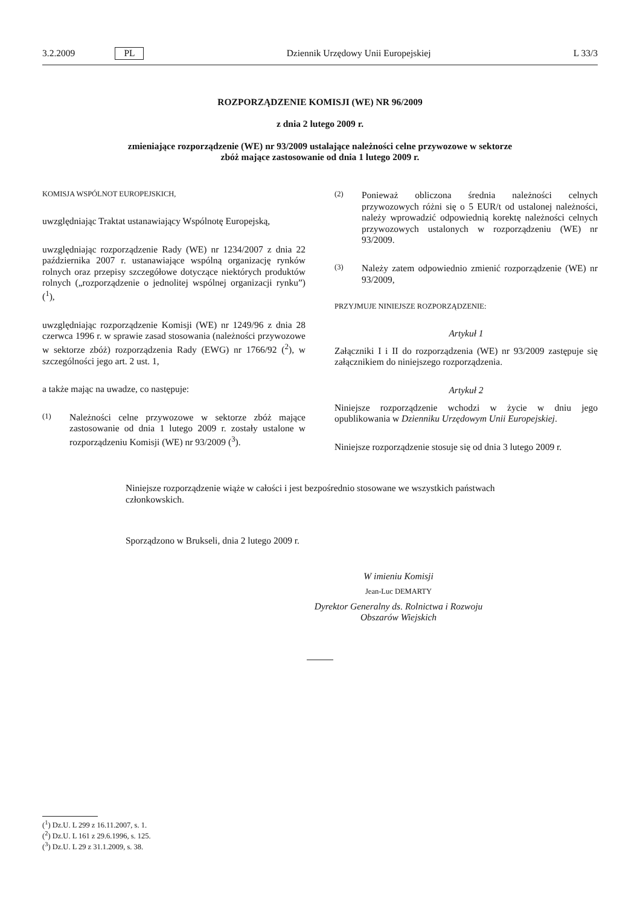3.2.2009 PL Dziennik Urzędowy Unii Europejskiej L 33/3
ROZPORZĄDZENIE KOMISJI (WE) NR 96/2009
z dnia 2 lutego 2009 r.
zmieniające rozporządzenie (WE) nr 93/2009 ustalające należności celne przywozowe w sektorze
zbóż mające zastosowanie od dnia 1 lutego 2009 r.
KOMISJA WSPÓLNOT EUROPEJSKICH,
uwzględniając Traktat ustanawiający Wspólnotę Europejską,
uwzględniając rozporządzenie Rady (WE) nr 1234/2007 z dnia 22 października 2007 r. ustanawiające wspólną organizację rynków rolnych oraz przepisy szczegółowe dotyczące niektórych produktów rolnych („rozporządzenie o jednolitej wspólnej organizacji rynku”) (<sup>1</sup>),
uwzględniając rozporządzenie Komisji (WE) nr 1249/96 z dnia 28 czerwca 1996 r. w sprawie zasad stosowania (należności przywozowe w sektorze zbóż) rozporządzenia Rady (EWG) nr 1766/92 (<sup>2</sup>), w szczególności jego art. 2 ust. 1,
a także mając na uwadze, co następuje:
(1) Należności celne przywozowe w sektorze zbóż mające zastosowanie od dnia 1 lutego 2009 r. zostały ustalone w rozporządzeniu Komisji (WE) nr 93/2009 (<sup>3</sup>).
(2) Ponieważ obliczona średnia należności celnych przywozowych różni się o 5 EUR/t od ustalonej należności, należy wprowadzić odpowiednią korektę należności celnych przywozowych ustalonych w rozporządzeniu (WE) nr 93/2009.
(3) Należy zatem odpowiednio zmienić rozporządzenie (WE) nr 93/2009,
PRZYJMUJE NINIEJSZE ROZPORZĄDZENIE:
Artykuł 1
Załączniki I i II do rozporządzenia (WE) nr 93/2009 zastępuje się załącznikiem do niniejszego rozporządzenia.
Artykuł 2
Niniejsze rozporządzenie wchodzi w życie w dniu jego opublikowania w Dzienniku Urzędowym Unii Europejskiej.
Niniejsze rozporządzenie stosuje się od dnia 3 lutego 2009 r.
Niniejsze rozporządzenie wiąże w całości i jest bezpośrednio stosowane we wszystkich państwach członkowskich.
Sporządzono w Brukseli, dnia 2 lutego 2009 r.
W imieniu Komisji
Jean-Luc DEMARTY
Dyrektor Generalny ds. Rolnictwa i Rozwoju
Obszarów Wiejskich
(<sup>1</sup>) Dz.U. L 299 z 16.11.2007, s. 1.
(<sup>2</sup>) Dz.U. L 161 z 29.6.1996, s. 125.
(<sup>3</sup>) Dz.U. L 29 z 31.1.2009, s. 38.